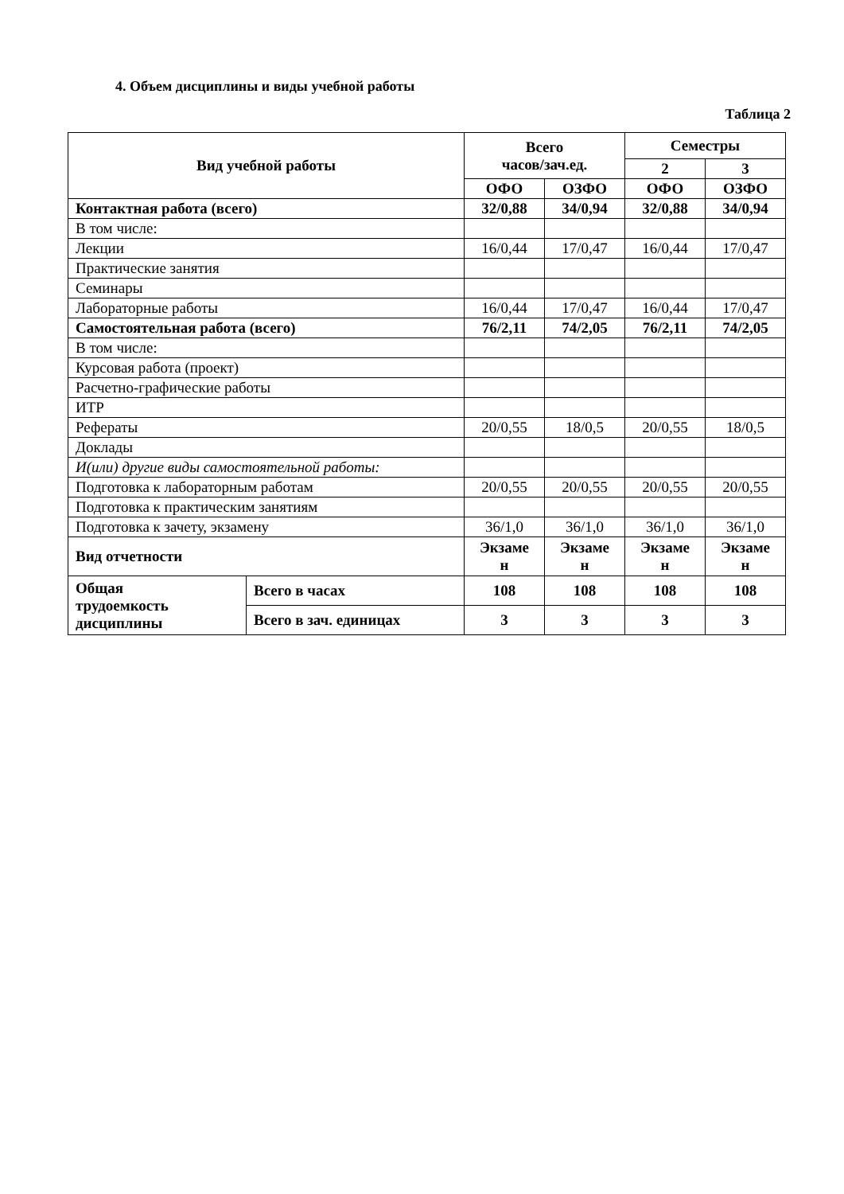4. Объем дисциплины и виды учебной работы
Таблица 2
| Вид учебной работы | | Всего часов/зач.ед. | | Семестры | |
| --- | --- | --- | --- | --- | --- |
| | | | | 2 | 3 |
| | | ОФО | ОЗФО | ОФО | ОЗФО |
| Контактная работа (всего) | | 32/0,88 | 34/0,94 | 32/0,88 | 34/0,94 |
| В том числе: | | | | | |
| Лекции | | 16/0,44 | 17/0,47 | 16/0,44 | 17/0,47 |
| Практические занятия | | | | | |
| Семинары | | | | | |
| Лабораторные работы | | 16/0,44 | 17/0,47 | 16/0,44 | 17/0,47 |
| Самостоятельная работа (всего) | | 76/2,11 | 74/2,05 | 76/2,11 | 74/2,05 |
| В том числе: | | | | | |
| Курсовая работа (проект) | | | | | |
| Расчетно-графические работы | | | | | |
| ИТР | | | | | |
| Рефераты | | 20/0,55 | 18/0,5 | 20/0,55 | 18/0,5 |
| Доклады | | | | | |
| И(или) другие виды самостоятельной работы: | | | | | |
| Подготовка к лабораторным работам | | 20/0,55 | 20/0,55 | 20/0,55 | 20/0,55 |
| Подготовка к практическим занятиям | | | | | |
| Подготовка к зачету, экзамену | | 36/1,0 | 36/1,0 | 36/1,0 | 36/1,0 |
| Вид отчетности | | Экзаме н | Экзаме н | Экзаме н | Экзаме н |
| Общая трудоемкость дисциплины | Всего в часах | 108 | 108 | 108 | 108 |
| | Всего в зач. единицах | 3 | 3 | 3 | 3 |